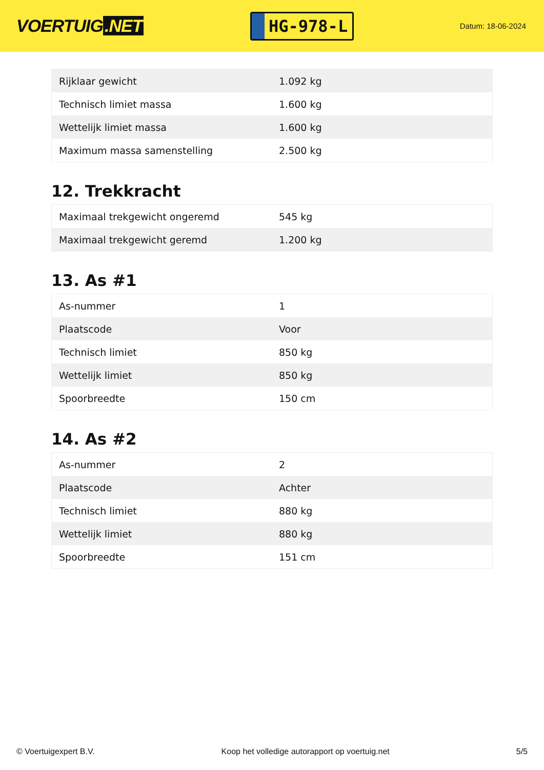VOERTUIG.NET
HG-978-L
Datum: 18-06-2024
| Rijklaar gewicht | 1.092 kg |
| Technisch limiet massa | 1.600 kg |
| Wettelijk limiet massa | 1.600 kg |
| Maximum massa samenstelling | 2.500 kg |
12. Trekkracht
| Maximaal trekgewicht ongeremd | 545 kg |
| Maximaal trekgewicht geremd | 1.200 kg |
13. As #1
| As-nummer | 1 |
| Plaatscode | Voor |
| Technisch limiet | 850 kg |
| Wettelijk limiet | 850 kg |
| Spoorbreedte | 150 cm |
14. As #2
| As-nummer | 2 |
| Plaatscode | Achter |
| Technisch limiet | 880 kg |
| Wettelijk limiet | 880 kg |
| Spoorbreedte | 151 cm |
© Voertuigexpert B.V. Koop het volledige autorapport op voertuig.net 5/5